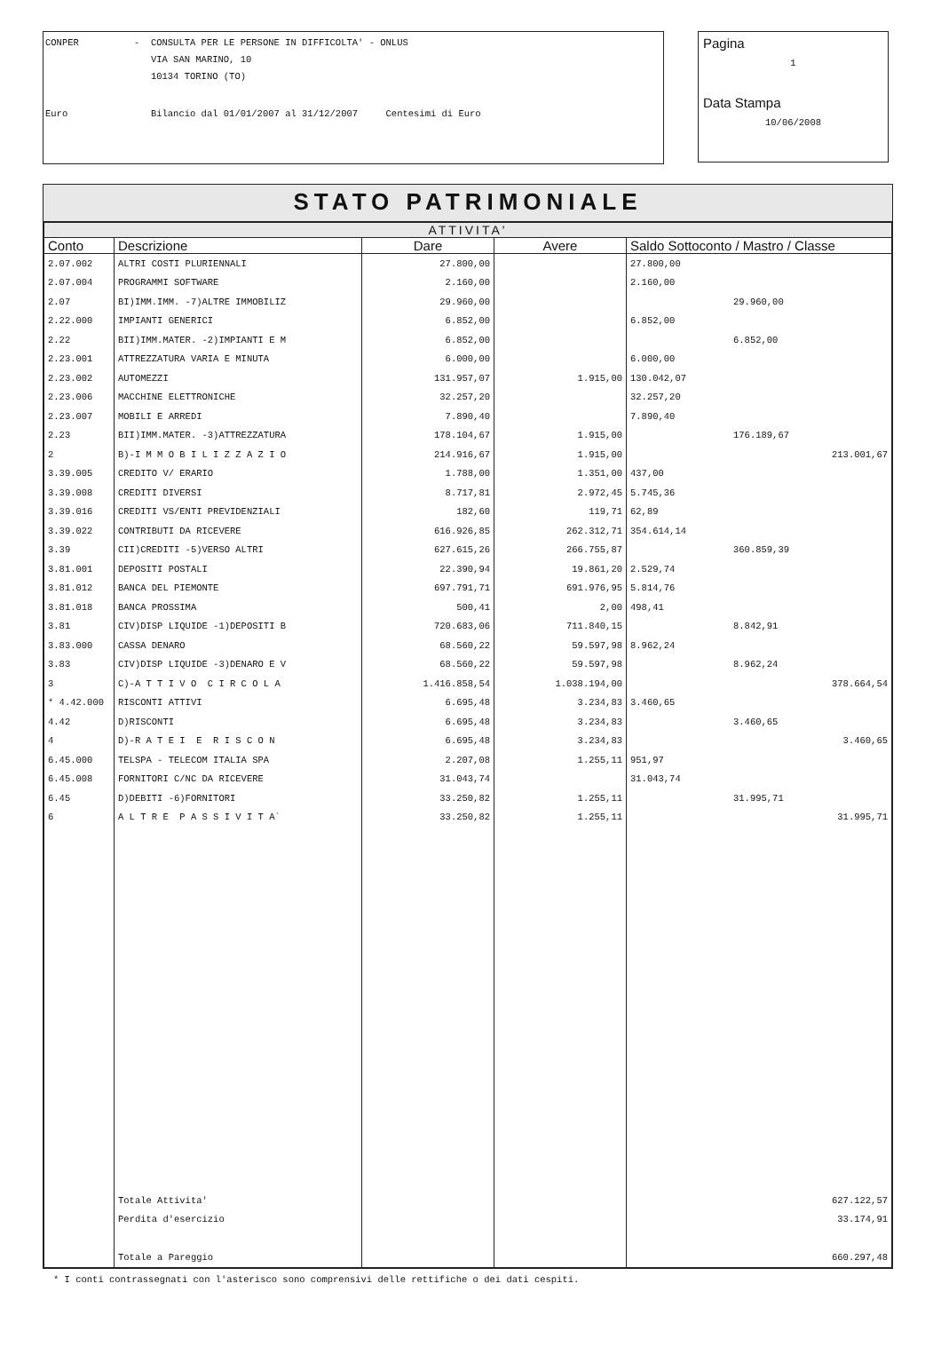CONPER - CONSULTA PER LE PERSONE IN DIFFICOLTA' - ONLUS
VIA SAN MARINO, 10
10134 TORINO (TO)
Euro Bilancio dal 01/01/2007 al 31/12/2007 Centesimi di Euro
Pagina
1
Data Stampa
10/06/2008
STATO PATRIMONIALE
| ATTIVITA' | | | | |
| --- | --- | --- | --- | --- |
| Conto | Descrizione | Dare | Avere | Saldo Sottoconto / Mastro / Classe |
| 2.07.002 | ALTRI COSTI PLURIENNALI | 27.800,00 | | 27.800,00 |
| 2.07.004 | PROGRAMMI SOFTWARE | 2.160,00 | | 2.160,00 |
| 2.07 | BI)IMM.IMM. -7)ALTRE IMMOBILIZ | 29.960,00 | | 29.960,00 |
| 2.22.000 | IMPIANTI GENERICI | 6.852,00 | | 6.852,00 |
| 2.22 | BII)IMM.MATER. -2)IMPIANTI E M | 6.852,00 | | 6.852,00 |
| 2.23.001 | ATTREZZATURA VARIA E MINUTA | 6.000,00 | | 6.000,00 |
| 2.23.002 | AUTOMEZZI | 131.957,07 | 1.915,00 | 130.042,07 |
| 2.23.006 | MACCHINE ELETTRONICHE | 32.257,20 | | 32.257,20 |
| 2.23.007 | MOBILI E ARREDI | 7.890,40 | | 7.890,40 |
| 2.23 | BII)IMM.MATER. -3)ATTREZZATURA | 178.104,67 | 1.915,00 | 176.189,67 |
| 2 | B)-I M M O B I L I Z Z A Z I O | 214.916,67 | 1.915,00 | 213.001,67 |
| 3.39.005 | CREDITO V/ ERARIO | 1.788,00 | 1.351,00 | 437,00 |
| 3.39.008 | CREDITI DIVERSI | 8.717,81 | 2.972,45 | 5.745,36 |
| 3.39.016 | CREDITI VS/ENTI PREVIDENZIALI | 182,60 | 119,71 | 62,89 |
| 3.39.022 | CONTRIBUTI DA RICEVERE | 616.926,85 | 262.312,71 | 354.614,14 |
| 3.39 | CII)CREDITI -5)VERSO ALTRI | 627.615,26 | 266.755,87 | 360.859,39 |
| 3.81.001 | DEPOSITI POSTALI | 22.390,94 | 19.861,20 | 2.529,74 |
| 3.81.012 | BANCA DEL PIEMONTE | 697.791,71 | 691.976,95 | 5.814,76 |
| 3.81.018 | BANCA PROSSIMA | 500,41 | 2,00 | 498,41 |
| 3.81 | CIV)DISP LIQUIDE -1)DEPOSITI B | 720.683,06 | 711.840,15 | 8.842,91 |
| 3.83.000 | CASSA DENARO | 68.560,22 | 59.597,98 | 8.962,24 |
| 3.83 | CIV)DISP LIQUIDE -3)DENARO E V | 68.560,22 | 59.597,98 | 8.962,24 |
| 3 | C)-A T T I V O C I R C O L A | 1.416.858,54 | 1.038.194,00 | 378.664,54 |
| * 4.42.000 | RISCONTI ATTIVI | 6.695,48 | 3.234,83 | 3.460,65 |
| 4.42 | D)RISCONTI | 6.695,48 | 3.234,83 | 3.460,65 |
| 4 | D)-R A T E I E R I S C O N | 6.695,48 | 3.234,83 | 3.460,65 |
| 6.45.000 | TELSPA - TELECOM ITALIA SPA | 2.207,08 | 1.255,11 | 951,97 |
| 6.45.008 | FORNITORI C/NC DA RICEVERE | 31.043,74 | | 31.043,74 |
| 6.45 | D)DEBITI -6)FORNITORI | 33.250,82 | 1.255,11 | 31.995,71 |
| 6 | A L T R E P A S S I V I T A` | 33.250,82 | 1.255,11 | 31.995,71 |
| | Totale Attivita' | | | 627.122,57 |
| | Perdita d'esercizio | | | 33.174,91 |
| | Totale a Pareggio | | | 660.297,48 |
* I conti contrassegnati con l'asterisco sono comprensivi delle rettifiche o dei dati cespiti.